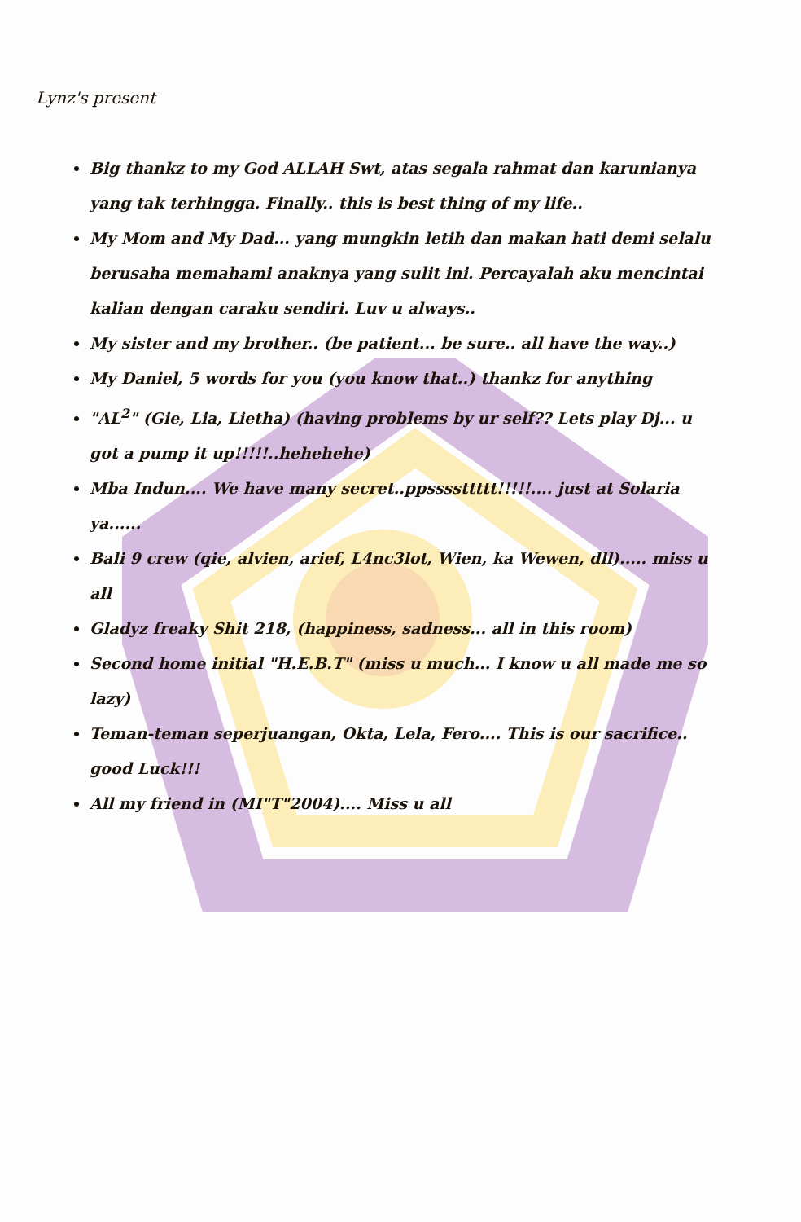Lynz's present
Big thankz to my God ALLAH Swt, atas segala rahmat dan karunianya yang tak terhingga. Finally.. this is best thing of my life..
My Mom and My Dad... yang mungkin letih dan makan hati demi selalu berusaha memahami anaknya yang sulit ini. Percayalah aku mencintai kalian dengan caraku sendiri. Luv u always..
My sister and my brother.. (be patient... be sure.. all have the way..)
My Daniel, 5 words for you (you know that..) thankz for anything
"AL<sup>2</sup>" (Gie, Lia, Lietha) (having problems by ur self?? Lets play Dj... u got a pump it up!!!!!..hehehehe)
Mba Indun.... We have many secret..ppssssttttt!!!!!.... just at Solaria ya......
Bali 9 crew (qie, alvien, arief, L4nc3lot, Wien, ka Wewen, dll)..... miss u all
Gladyz freaky Shit 218, (happiness, sadness... all in this room)
Second home initial "H.E.B.T" (miss u much... I know u all made me so lazy)
Teman-teman seperjuangan, Okta, Lela, Fero.... This is our sacrifice.. good Luck!!!
All my friend in (MI"T"2004).... Miss u all